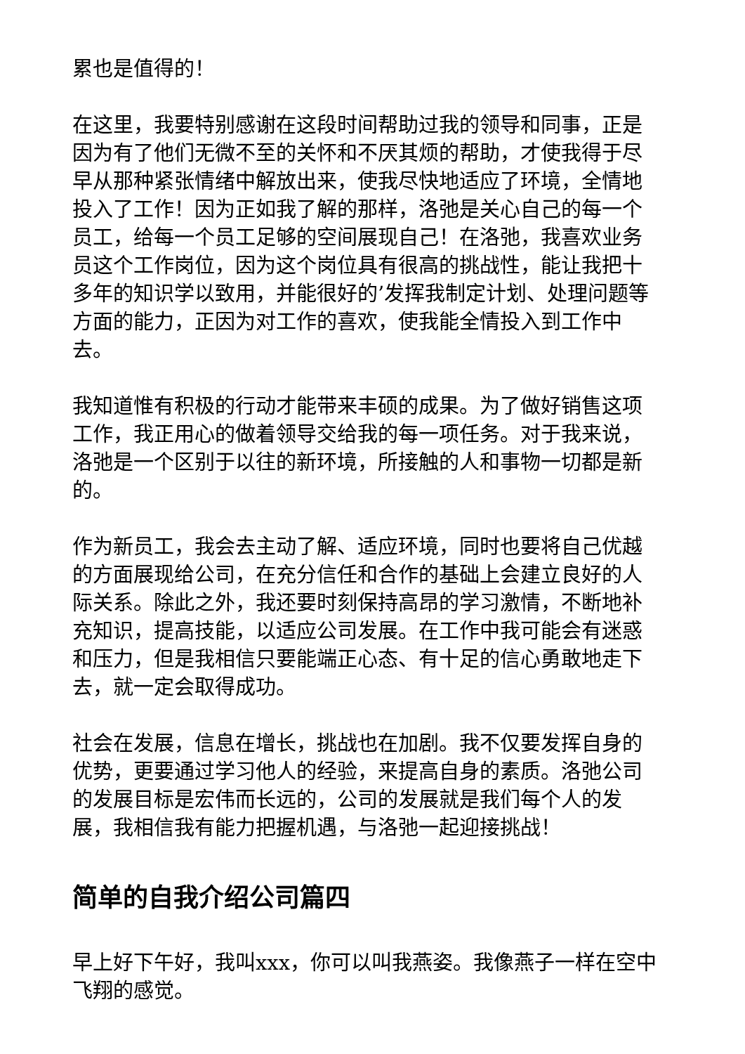累也是值得的！
在这里，我要特别感谢在这段时间帮助过我的领导和同事，正是因为有了他们无微不至的关怀和不厌其烦的帮助，才使我得于尽早从那种紧张情绪中解放出来，使我尽快地适应了环境，全情地投入了工作！因为正如我了解的那样，洛弛是关心自己的每一个员工，给每一个员工足够的空间展现自己！在洛弛，我喜欢业务员这个工作岗位，因为这个岗位具有很高的挑战性，能让我把十多年的知识学以致用，并能很好的’发挥我制定计划、处理问题等方面的能力，正因为对工作的喜欢，使我能全情投入到工作中去。
我知道惟有积极的行动才能带来丰硕的成果。为了做好销售这项工作，我正用心的做着领导交给我的每一项任务。对于我来说，洛弛是一个区别于以往的新环境，所接触的人和事物一切都是新的。
作为新员工，我会去主动了解、适应环境，同时也要将自己优越的方面展现给公司，在充分信任和合作的基础上会建立良好的人际关系。除此之外，我还要时刻保持高昂的学习激情，不断地补充知识，提高技能，以适应公司发展。在工作中我可能会有迷惑和压力，但是我相信只要能端正心态、有十足的信心勇敢地走下去，就一定会取得成功。
社会在发展，信息在增长，挑战也在加剧。我不仅要发挥自身的优势，更要通过学习他人的经验，来提高自身的素质。洛弛公司的发展目标是宏伟而长远的，公司的发展就是我们每个人的发展，我相信我有能力把握机遇，与洛弛一起迎接挑战！
简单的自我介绍公司篇四
早上好下午好，我叫xxx，你可以叫我燕姿。我像燕子一样在空中飞翔的感觉。